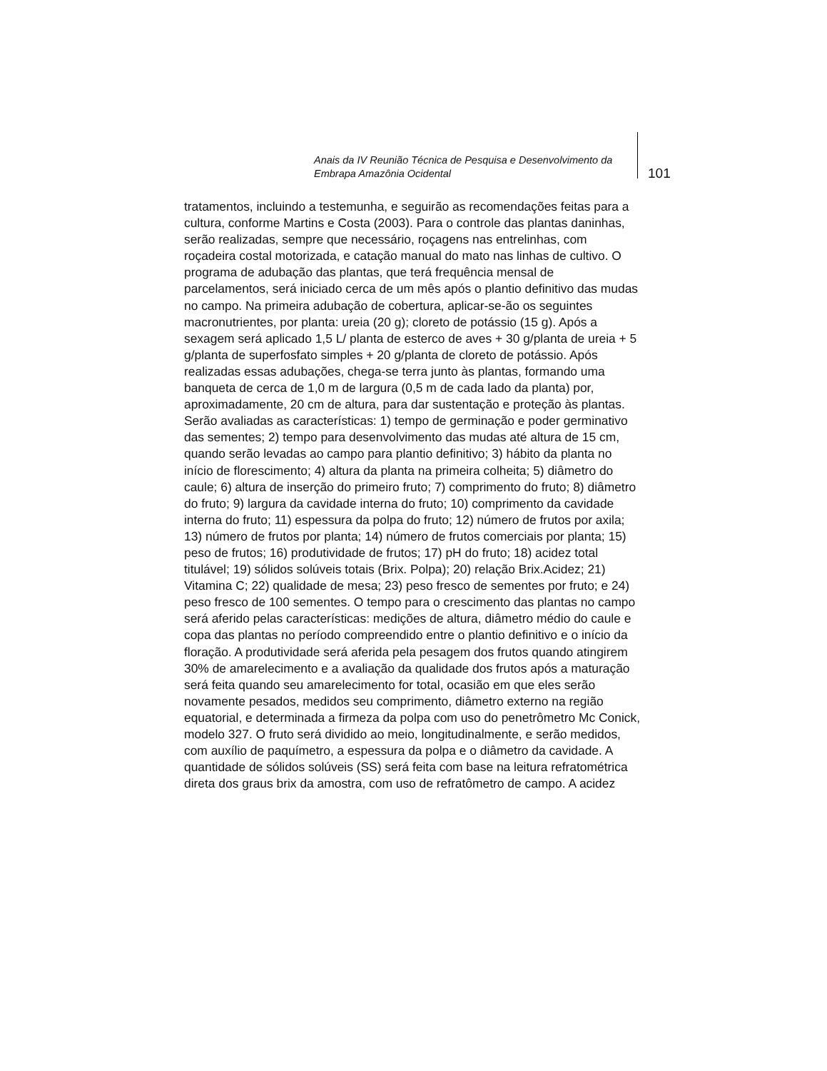Anais da IV Reunião Técnica de Pesquisa e Desenvolvimento da Embrapa Amazônia Ocidental
101
tratamentos, incluindo a testemunha, e seguirão as recomendações feitas para a cultura, conforme Martins e Costa (2003). Para o controle das plantas daninhas, serão realizadas, sempre que necessário, roçagens nas entrelinhas, com roçadeira costal motorizada, e catação manual do mato nas linhas de cultivo. O programa de adubação das plantas, que terá frequência mensal de parcelamentos, será iniciado cerca de um mês após o plantio definitivo das mudas no campo. Na primeira adubação de cobertura, aplicar-se-ão os seguintes macronutrientes, por planta: ureia (20 g); cloreto de potássio (15 g). Após a sexagem será aplicado 1,5 L/ planta de esterco de aves + 30 g/planta de ureia + 5 g/planta de superfosfato simples + 20 g/planta de cloreto de potássio. Após realizadas essas adubações, chega-se terra junto às plantas, formando uma banqueta de cerca de 1,0 m de largura (0,5 m de cada lado da planta) por, aproximadamente, 20 cm de altura, para dar sustentação e proteção às plantas. Serão avaliadas as características: 1) tempo de germinação e poder germinativo das sementes; 2) tempo para desenvolvimento das mudas até altura de 15 cm, quando serão levadas ao campo para plantio definitivo; 3) hábito da planta no início de florescimento; 4) altura da planta na primeira colheita; 5) diâmetro do caule; 6) altura de inserção do primeiro fruto; 7) comprimento do fruto; 8) diâmetro do fruto; 9) largura da cavidade interna do fruto; 10) comprimento da cavidade interna do fruto; 11) espessura da polpa do fruto; 12) número de frutos por axila; 13) número de frutos por planta; 14) número de frutos comerciais por planta; 15) peso de frutos; 16) produtividade de frutos; 17) pH do fruto; 18) acidez total titulável; 19) sólidos solúveis totais (Brix. Polpa); 20) relação Brix.Acidez; 21) Vitamina C; 22) qualidade de mesa; 23) peso fresco de sementes por fruto; e 24) peso fresco de 100 sementes. O tempo para o crescimento das plantas no campo será aferido pelas características: medições de altura, diâmetro médio do caule e copa das plantas no período compreendido entre o plantio definitivo e o início da floração. A produtividade será aferida pela pesagem dos frutos quando atingirem 30% de amarelecimento e a avaliação da qualidade dos frutos após a maturação será feita quando seu amarelecimento for total, ocasião em que eles serão novamente pesados, medidos seu comprimento, diâmetro externo na região equatorial, e determinada a firmeza da polpa com uso do penetrômetro Mc Conick, modelo 327. O fruto será dividido ao meio, longitudinalmente, e serão medidos, com auxílio de paquímetro, a espessura da polpa e o diâmetro da cavidade. A quantidade de sólidos solúveis (SS) será feita com base na leitura refratométrica direta dos graus brix da amostra, com uso de refratômetro de campo. A acidez